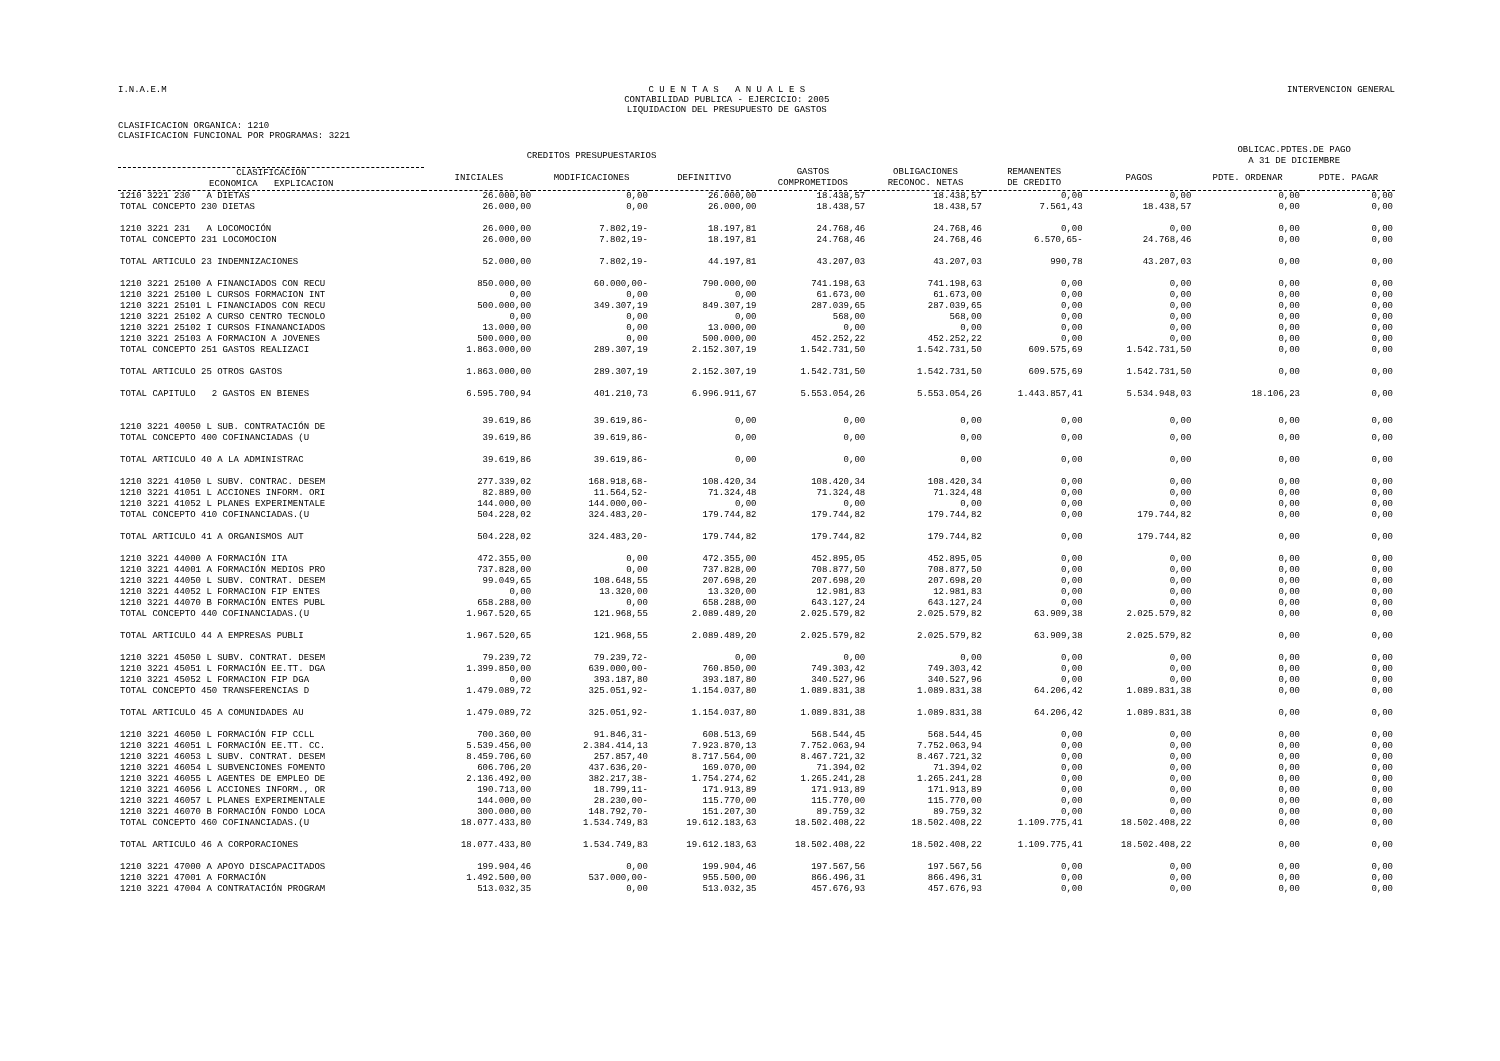I.N.A.E.M C U E N T A S A N U A L E S
CONTABILIDAD PUBLICA - EJERCICIO: 2005
LIQUIDACION DEL PRESUPUESTO DE GASTOS INTERVENCION GENERAL
CLASIFICACION ORGANICA: 1210
CLASIFICACION FUNCIONAL POR PROGRAMAS: 3221
| | CREDITOS PRESUPUESTARIOS | | | | | | | OBLICAC.PDTES.DE PAGO A 31 DE DICIEMBRE | |
| --- | --- | --- | --- | --- | --- | --- | --- | --- | --- |
| CLASIFICACION ECONOMICA EXPLICACION | INICIALES | MODIFICACIONES | DEFINITIVO | GASTOS COMPROMETIDOS | OBLIGACIONES RECONOC. NETAS | REMANENTES DE CREDITO | PAGOS | PDTE. ORDENAR | PDTE. PAGAR |
| 1210 3221 230 A DIETAS | 26.000,00 | 0,00 | 26.000,00 | 18.438,57 | 18.438,57 | 0,00 | 0,00 | 0,00 | 0,00 |
| TOTAL CONCEPTO 230 DIETAS | 26.000,00 | 0,00 | 26.000,00 | 18.438,57 | 18.438,57 | 7.561,43 | 18.438,57 | 0,00 | 0,00 |
| 1210 3221 231 A LOCOMOCIÓN | 26.000,00 | 7.802,19- | 18.197,81 | 24.768,46 | 24.768,46 | 0,00 | 0,00 | 0,00 | 0,00 |
| TOTAL CONCEPTO 231 LOCOMOCION | 26.000,00 | 7.802,19- | 18.197,81 | 24.768,46 | 24.768,46 | 6.570,65- | 24.768,46 | 0,00 | 0,00 |
| TOTAL ARTICULO 23 INDEMNIZACIONES | 52.000,00 | 7.802,19- | 44.197,81 | 43.207,03 | 43.207,03 | 990,78 | 43.207,03 | 0,00 | 0,00 |
| 1210 3221 25100 A FINANCIADOS CON RECU | 850.000,00 | 60.000,00- | 790.000,00 | 741.198,63 | 741.198,63 | 0,00 | 0,00 | 0,00 | 0,00 |
| 1210 3221 25100 L CURSOS FORMACION INT | 0,00 | 0,00 | 0,00 | 61.673,00 | 61.673,00 | 0,00 | 0,00 | 0,00 | 0,00 |
| 1210 3221 25101 L FINANCIADOS CON RECU | 500.000,00 | 349.307,19 | 849.307,19 | 287.039,65 | 287.039,65 | 0,00 | 0,00 | 0,00 | 0,00 |
| 1210 3221 25102 A CURSO CENTRO TECNOLO | 0,00 | 0,00 | 0,00 | 568,00 | 568,00 | 0,00 | 0,00 | 0,00 | 0,00 |
| 1210 3221 25102 I CURSOS FINANANCIADOS | 13.000,00 | 0,00 | 13.000,00 | 0,00 | 0,00 | 0,00 | 0,00 | 0,00 | 0,00 |
| 1210 3221 25103 A FORMACION A JOVENES | 500.000,00 | 0,00 | 500.000,00 | 452.252,22 | 452.252,22 | 0,00 | 0,00 | 0,00 | 0,00 |
| TOTAL CONCEPTO 251 GASTOS REALIZACI | 1.863.000,00 | 289.307,19 | 2.152.307,19 | 1.542.731,50 | 1.542.731,50 | 609.575,69 | 1.542.731,50 | 0,00 | 0,00 |
| TOTAL ARTICULO 25 OTROS GASTOS | 1.863.000,00 | 289.307,19 | 2.152.307,19 | 1.542.731,50 | 1.542.731,50 | 609.575,69 | 1.542.731,50 | 0,00 | 0,00 |
| TOTAL CAPITULO 2 GASTOS EN BIENES | 6.595.700,94 | 401.210,73 | 6.996.911,67 | 5.553.054,26 | 5.553.054,26 | 1.443.857,41 | 5.534.948,03 | 18.106,23 | 0,00 |
| 1210 3221 40050 L SUB. CONTRATACIÓN DE | 39.619,86 | 39.619,86- | 0,00 | 0,00 | 0,00 | 0,00 | 0,00 | 0,00 | 0,00 |
| TOTAL CONCEPTO 400 COFINANCIADAS (U | 39.619,86 | 39.619,86- | 0,00 | 0,00 | 0,00 | 0,00 | 0,00 | 0,00 | 0,00 |
| TOTAL ARTICULO 40 A LA ADMINISTRAC | 39.619,86 | 39.619,86- | 0,00 | 0,00 | 0,00 | 0,00 | 0,00 | 0,00 | 0,00 |
| 1210 3221 41050 L SUBV. CONTRAC. DESEM | 277.339,02 | 168.918,68- | 108.420,34 | 108.420,34 | 108.420,34 | 0,00 | 0,00 | 0,00 | 0,00 |
| 1210 3221 41051 L ACCIONES INFORM. ORI | 82.889,00 | 11.564,52- | 71.324,48 | 71.324,48 | 71.324,48 | 0,00 | 0,00 | 0,00 | 0,00 |
| 1210 3221 41052 L PLANES EXPERIMENTALE | 144.000,00 | 144.000,00- | 0,00 | 0,00 | 0,00 | 0,00 | 0,00 | 0,00 | 0,00 |
| TOTAL CONCEPTO 410 COFINANCIADAS.(U | 504.228,02 | 324.483,20- | 179.744,82 | 179.744,82 | 179.744,82 | 0,00 | 179.744,82 | 0,00 | 0,00 |
| TOTAL ARTICULO 41 A ORGANISMOS AUT | 504.228,02 | 324.483,20- | 179.744,82 | 179.744,82 | 179.744,82 | 0,00 | 179.744,82 | 0,00 | 0,00 |
| 1210 3221 44000 A FORMACIÓN ITA | 472.355,00 | 0,00 | 472.355,00 | 452.895,05 | 452.895,05 | 0,00 | 0,00 | 0,00 | 0,00 |
| 1210 3221 44001 A FORMACIÓN MEDIOS PRO | 737.828,00 | 0,00 | 737.828,00 | 708.877,50 | 708.877,50 | 0,00 | 0,00 | 0,00 | 0,00 |
| 1210 3221 44050 L SUBV. CONTRAT. DESEM | 99.049,65 | 108.648,55 | 207.698,20 | 207.698,20 | 207.698,20 | 0,00 | 0,00 | 0,00 | 0,00 |
| 1210 3221 44052 L FORMACION FIP ENTES | 0,00 | 13.320,00 | 13.320,00 | 12.981,83 | 12.981,83 | 0,00 | 0,00 | 0,00 | 0,00 |
| 1210 3221 44070 B FORMACIÓN ENTES PUBL | 658.288,00 | 0,00 | 658.288,00 | 643.127,24 | 643.127,24 | 0,00 | 0,00 | 0,00 | 0,00 |
| TOTAL CONCEPTO 440 COFINANCIADAS.(U | 1.967.520,65 | 121.968,55 | 2.089.489,20 | 2.025.579,82 | 2.025.579,82 | 63.909,38 | 2.025.579,82 | 0,00 | 0,00 |
| TOTAL ARTICULO 44 A EMPRESAS PUBLI | 1.967.520,65 | 121.968,55 | 2.089.489,20 | 2.025.579,82 | 2.025.579,82 | 63.909,38 | 2.025.579,82 | 0,00 | 0,00 |
| 1210 3221 45050 L SUBV. CONTRAT. DESEM | 79.239,72 | 79.239,72- | 0,00 | 0,00 | 0,00 | 0,00 | 0,00 | 0,00 | 0,00 |
| 1210 3221 45051 L FORMACIÓN EE.TT. DGA | 1.399.850,00 | 639.000,00- | 760.850,00 | 749.303,42 | 749.303,42 | 0,00 | 0,00 | 0,00 | 0,00 |
| 1210 3221 45052 L FORMACION FIP DGA | 0,00 | 393.187,80 | 393.187,80 | 340.527,96 | 340.527,96 | 0,00 | 0,00 | 0,00 | 0,00 |
| TOTAL CONCEPTO 450 TRANSFERENCIAS D | 1.479.089,72 | 325.051,92- | 1.154.037,80 | 1.089.831,38 | 1.089.831,38 | 64.206,42 | 1.089.831,38 | 0,00 | 0,00 |
| TOTAL ARTICULO 45 A COMUNIDADES AU | 1.479.089,72 | 325.051,92- | 1.154.037,80 | 1.089.831,38 | 1.089.831,38 | 64.206,42 | 1.089.831,38 | 0,00 | 0,00 |
| 1210 3221 46050 L FORMACIÓN FIP CCLL | 700.360,00 | 91.846,31- | 608.513,69 | 568.544,45 | 568.544,45 | 0,00 | 0,00 | 0,00 | 0,00 |
| 1210 3221 46051 L FORMACIÓN EE.TT. CC. | 5.539.456,00 | 2.384.414,13 | 7.923.870,13 | 7.752.063,94 | 7.752.063,94 | 0,00 | 0,00 | 0,00 | 0,00 |
| 1210 3221 46053 L SUBV. CONTRAT. DESEM | 8.459.706,60 | 257.857,40 | 8.717.564,00 | 8.467.721,32 | 8.467.721,32 | 0,00 | 0,00 | 0,00 | 0,00 |
| 1210 3221 46054 L SUBVENCIONES FOMENTO | 606.706,20 | 437.636,20- | 169.070,00 | 71.394,02 | 71.394,02 | 0,00 | 0,00 | 0,00 | 0,00 |
| 1210 3221 46055 L AGENTES DE EMPLEO DE | 2.136.492,00 | 382.217,38- | 1.754.274,62 | 1.265.241,28 | 1.265.241,28 | 0,00 | 0,00 | 0,00 | 0,00 |
| 1210 3221 46056 L ACCIONES INFORM., OR | 190.713,00 | 18.799,11- | 171.913,89 | 171.913,89 | 171.913,89 | 0,00 | 0,00 | 0,00 | 0,00 |
| 1210 3221 46057 L PLANES EXPERIMENTALE | 144.000,00 | 28.230,00- | 115.770,00 | 115.770,00 | 115.770,00 | 0,00 | 0,00 | 0,00 | 0,00 |
| 1210 3221 46070 B FORMACIÓN FONDO LOCA | 300.000,00 | 148.792,70- | 151.207,30 | 89.759,32 | 89.759,32 | 0,00 | 0,00 | 0,00 | 0,00 |
| TOTAL CONCEPTO 460 COFINANCIADAS.(U | 18.077.433,80 | 1.534.749,83 | 19.612.183,63 | 18.502.408,22 | 18.502.408,22 | 1.109.775,41 | 18.502.408,22 | 0,00 | 0,00 |
| TOTAL ARTICULO 46 A CORPORACIONES | 18.077.433,80 | 1.534.749,83 | 19.612.183,63 | 18.502.408,22 | 18.502.408,22 | 1.109.775,41 | 18.502.408,22 | 0,00 | 0,00 |
| 1210 3221 47000 A APOYO DISCAPACITADOS | 199.904,46 | 0,00 | 199.904,46 | 197.567,56 | 197.567,56 | 0,00 | 0,00 | 0,00 | 0,00 |
| 1210 3221 47001 A FORMACIÓN | 1.492.500,00 | 537.000,00- | 955.500,00 | 866.496,31 | 866.496,31 | 0,00 | 0,00 | 0,00 | 0,00 |
| 1210 3221 47004 A CONTRATACIÓN PROGRAM | 513.032,35 | 0,00 | 513.032,35 | 457.676,93 | 457.676,93 | 0,00 | 0,00 | 0,00 | 0,00 |